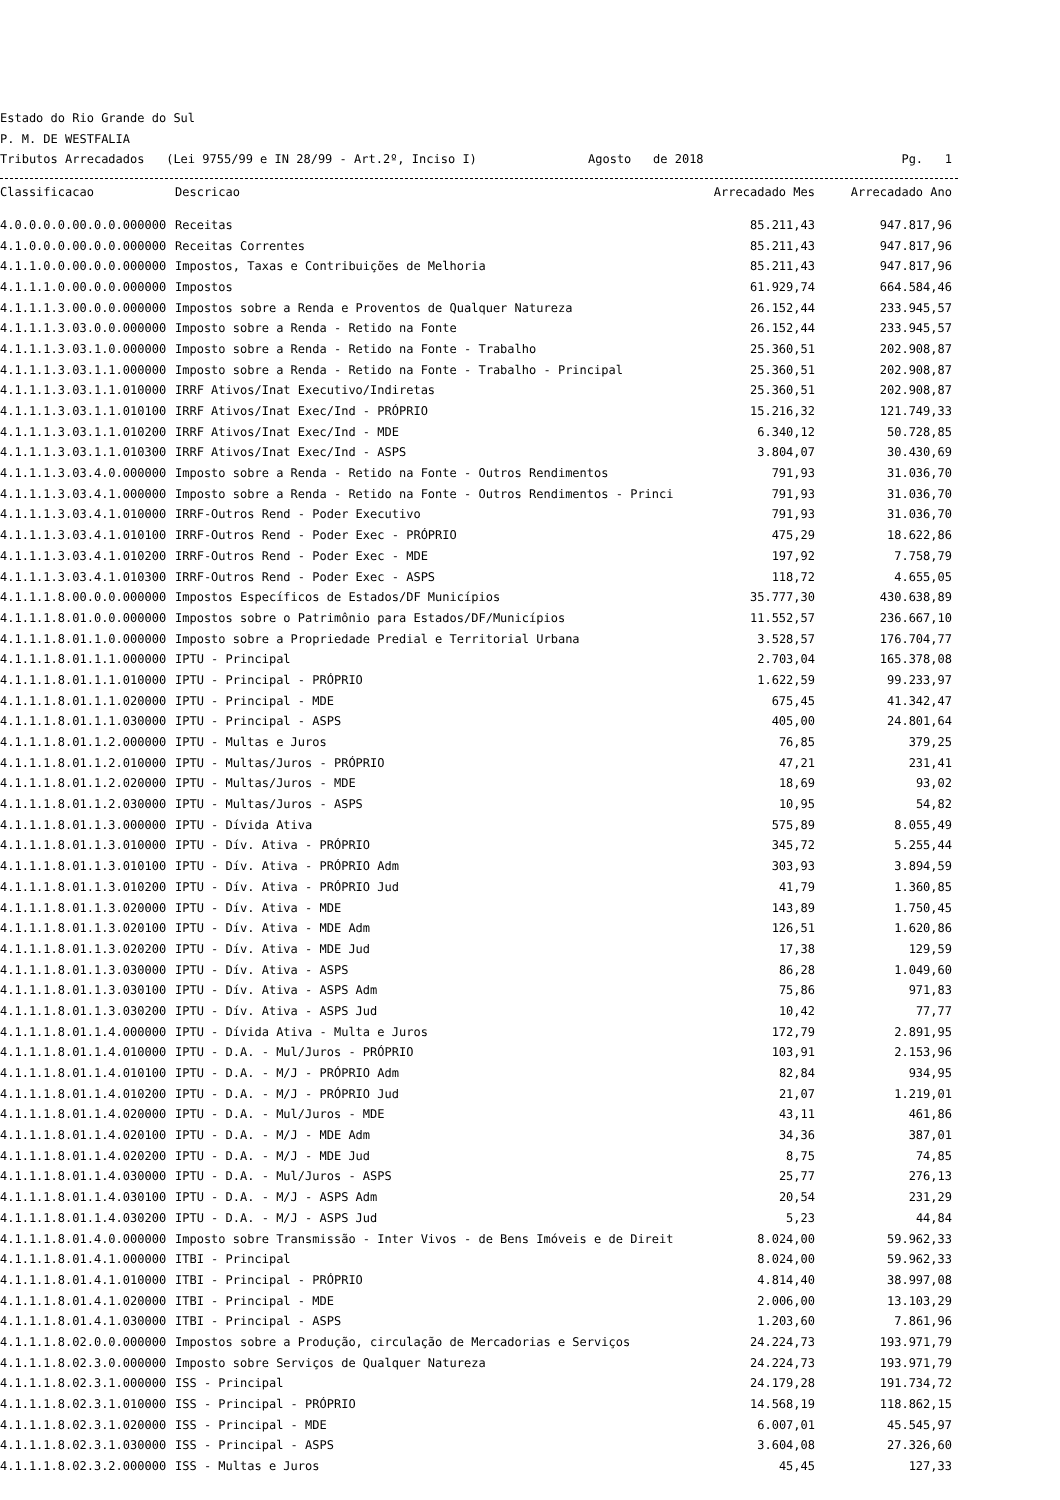Estado do Rio Grande do Sul
P. M. DE WESTFALIA
Tributos Arrecadados (Lei 9755/99 e IN 28/99 - Art.2º, Inciso I) Agosto de 2018 Pg. 1
| Classificacao | Descricao | Arrecadado Mes | Arrecadado Ano |
| --- | --- | --- | --- |
| 4.0.0.0.0.00.0.0.000000 | Receitas | 85.211,43 | 947.817,96 |
| 4.1.0.0.0.00.0.0.000000 | Receitas Correntes | 85.211,43 | 947.817,96 |
| 4.1.1.0.0.00.0.0.000000 | Impostos, Taxas e Contribuições de Melhoria | 85.211,43 | 947.817,96 |
| 4.1.1.1.0.00.0.0.000000 | Impostos | 61.929,74 | 664.584,46 |
| 4.1.1.1.3.00.0.0.000000 | Impostos sobre a Renda e Proventos de Qualquer Natureza | 26.152,44 | 233.945,57 |
| 4.1.1.1.3.03.0.0.000000 | Imposto sobre a Renda - Retido na Fonte | 26.152,44 | 233.945,57 |
| 4.1.1.1.3.03.1.0.000000 | Imposto sobre a Renda - Retido na Fonte - Trabalho | 25.360,51 | 202.908,87 |
| 4.1.1.1.3.03.1.1.000000 | Imposto sobre a Renda - Retido na Fonte - Trabalho - Principal | 25.360,51 | 202.908,87 |
| 4.1.1.1.3.03.1.1.010000 | IRRF Ativos/Inat Executivo/Indiretas | 25.360,51 | 202.908,87 |
| 4.1.1.1.3.03.1.1.010100 | IRRF Ativos/Inat Exec/Ind - PRÓPRIO | 15.216,32 | 121.749,33 |
| 4.1.1.1.3.03.1.1.010200 | IRRF Ativos/Inat Exec/Ind - MDE | 6.340,12 | 50.728,85 |
| 4.1.1.1.3.03.1.1.010300 | IRRF Ativos/Inat Exec/Ind - ASPS | 3.804,07 | 30.430,69 |
| 4.1.1.1.3.03.4.0.000000 | Imposto sobre a Renda - Retido na Fonte - Outros Rendimentos | 791,93 | 31.036,70 |
| 4.1.1.1.3.03.4.1.000000 | Imposto sobre a Renda - Retido na Fonte - Outros Rendimentos - Princi | 791,93 | 31.036,70 |
| 4.1.1.1.3.03.4.1.010000 | IRRF-Outros Rend - Poder Executivo | 791,93 | 31.036,70 |
| 4.1.1.1.3.03.4.1.010100 | IRRF-Outros Rend - Poder Exec - PRÓPRIO | 475,29 | 18.622,86 |
| 4.1.1.1.3.03.4.1.010200 | IRRF-Outros Rend - Poder Exec - MDE | 197,92 | 7.758,79 |
| 4.1.1.1.3.03.4.1.010300 | IRRF-Outros Rend - Poder Exec - ASPS | 118,72 | 4.655,05 |
| 4.1.1.1.8.00.0.0.000000 | Impostos Específicos de Estados/DF Municípios | 35.777,30 | 430.638,89 |
| 4.1.1.1.8.01.0.0.000000 | Impostos sobre o Patrimônio para Estados/DF/Municípios | 11.552,57 | 236.667,10 |
| 4.1.1.1.8.01.1.0.000000 | Imposto sobre a Propriedade Predial e Territorial Urbana | 3.528,57 | 176.704,77 |
| 4.1.1.1.8.01.1.1.000000 | IPTU - Principal | 2.703,04 | 165.378,08 |
| 4.1.1.1.8.01.1.1.010000 | IPTU - Principal - PRÓPRIO | 1.622,59 | 99.233,97 |
| 4.1.1.1.8.01.1.1.020000 | IPTU - Principal - MDE | 675,45 | 41.342,47 |
| 4.1.1.1.8.01.1.1.030000 | IPTU - Principal - ASPS | 405,00 | 24.801,64 |
| 4.1.1.1.8.01.1.2.000000 | IPTU - Multas e Juros | 76,85 | 379,25 |
| 4.1.1.1.8.01.1.2.010000 | IPTU - Multas/Juros - PRÓPRIO | 47,21 | 231,41 |
| 4.1.1.1.8.01.1.2.020000 | IPTU - Multas/Juros - MDE | 18,69 | 93,02 |
| 4.1.1.1.8.01.1.2.030000 | IPTU - Multas/Juros - ASPS | 10,95 | 54,82 |
| 4.1.1.1.8.01.1.3.000000 | IPTU - Dívida Ativa | 575,89 | 8.055,49 |
| 4.1.1.1.8.01.1.3.010000 | IPTU - Dív. Ativa - PRÓPRIO | 345,72 | 5.255,44 |
| 4.1.1.1.8.01.1.3.010100 | IPTU - Dív. Ativa - PRÓPRIO Adm | 303,93 | 3.894,59 |
| 4.1.1.1.8.01.1.3.010200 | IPTU - Dív. Ativa - PRÓPRIO Jud | 41,79 | 1.360,85 |
| 4.1.1.1.8.01.1.3.020000 | IPTU - Dív. Ativa - MDE | 143,89 | 1.750,45 |
| 4.1.1.1.8.01.1.3.020100 | IPTU - Dív. Ativa - MDE Adm | 126,51 | 1.620,86 |
| 4.1.1.1.8.01.1.3.020200 | IPTU - Dív. Ativa - MDE Jud | 17,38 | 129,59 |
| 4.1.1.1.8.01.1.3.030000 | IPTU - Dív. Ativa - ASPS | 86,28 | 1.049,60 |
| 4.1.1.1.8.01.1.3.030100 | IPTU - Dív. Ativa - ASPS Adm | 75,86 | 971,83 |
| 4.1.1.1.8.01.1.3.030200 | IPTU - Dív. Ativa - ASPS Jud | 10,42 | 77,77 |
| 4.1.1.1.8.01.1.4.000000 | IPTU - Dívida Ativa - Multa e Juros | 172,79 | 2.891,95 |
| 4.1.1.1.8.01.1.4.010000 | IPTU - D.A. - Mul/Juros - PRÓPRIO | 103,91 | 2.153,96 |
| 4.1.1.1.8.01.1.4.010100 | IPTU - D.A. - M/J - PRÓPRIO Adm | 82,84 | 934,95 |
| 4.1.1.1.8.01.1.4.010200 | IPTU - D.A. - M/J - PRÓPRIO Jud | 21,07 | 1.219,01 |
| 4.1.1.1.8.01.1.4.020000 | IPTU - D.A. - Mul/Juros - MDE | 43,11 | 461,86 |
| 4.1.1.1.8.01.1.4.020100 | IPTU - D.A. - M/J - MDE Adm | 34,36 | 387,01 |
| 4.1.1.1.8.01.1.4.020200 | IPTU - D.A. - M/J - MDE Jud | 8,75 | 74,85 |
| 4.1.1.1.8.01.1.4.030000 | IPTU - D.A. - Mul/Juros - ASPS | 25,77 | 276,13 |
| 4.1.1.1.8.01.1.4.030100 | IPTU - D.A. - M/J - ASPS Adm | 20,54 | 231,29 |
| 4.1.1.1.8.01.1.4.030200 | IPTU - D.A. - M/J - ASPS Jud | 5,23 | 44,84 |
| 4.1.1.1.8.01.4.0.000000 | Imposto sobre Transmissão - Inter Vivos - de Bens Imóveis e de Direit | 8.024,00 | 59.962,33 |
| 4.1.1.1.8.01.4.1.000000 | ITBI - Principal | 8.024,00 | 59.962,33 |
| 4.1.1.1.8.01.4.1.010000 | ITBI - Principal - PRÓPRIO | 4.814,40 | 38.997,08 |
| 4.1.1.1.8.01.4.1.020000 | ITBI - Principal - MDE | 2.006,00 | 13.103,29 |
| 4.1.1.1.8.01.4.1.030000 | ITBI - Principal - ASPS | 1.203,60 | 7.861,96 |
| 4.1.1.1.8.02.0.0.000000 | Impostos sobre a Produção, circulação de Mercadorias e Serviços | 24.224,73 | 193.971,79 |
| 4.1.1.1.8.02.3.0.000000 | Imposto sobre Serviços de Qualquer Natureza | 24.224,73 | 193.971,79 |
| 4.1.1.1.8.02.3.1.000000 | ISS - Principal | 24.179,28 | 191.734,72 |
| 4.1.1.1.8.02.3.1.010000 | ISS - Principal - PRÓPRIO | 14.568,19 | 118.862,15 |
| 4.1.1.1.8.02.3.1.020000 | ISS - Principal - MDE | 6.007,01 | 45.545,97 |
| 4.1.1.1.8.02.3.1.030000 | ISS - Principal - ASPS | 3.604,08 | 27.326,60 |
| 4.1.1.1.8.02.3.2.000000 | ISS - Multas e Juros | 45,45 | 127,33 |